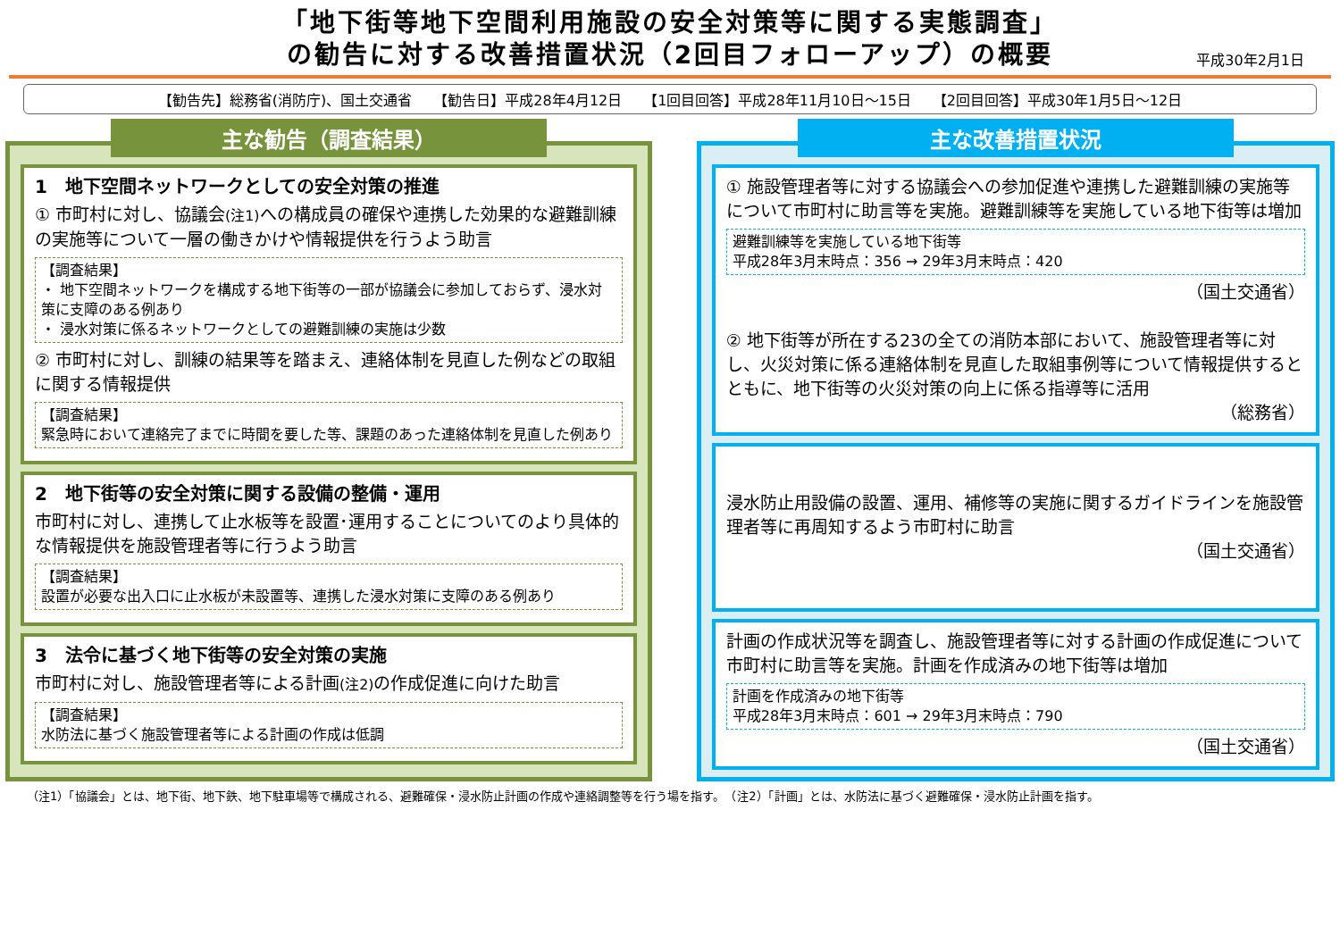「地下街等地下空間利用施設の安全対策等に関する実態調査」
の勧告に対する改善措置状況（2回目フォローアップ）の概要
平成30年2月1日
【勧告先】総務省(消防庁)、国土交通省　　【勧告日】平成28年4月12日　　【1回目回答】平成28年11月10日～15日　　【2回目回答】平成30年1月5日～12日
主な勧告（調査結果）
1　地下空間ネットワークとしての安全対策の推進
① 市町村に対し、協議会(注1) への構成員の確保や連携した効果的な避難訓練の実施等について一層の働きかけや情報提供を行うよう助言
【調査結果】
・ 地下空間ネットワークを構成する地下街等の一部が協議会に参加しておらず、浸水対策に支障のある例あり
・ 浸水対策に係るネットワークとしての避難訓練の実施は少数
② 市町村に対し、訓練の結果等を踏まえ、連絡体制を見直した例などの取組に関する情報提供
【調査結果】
緊急時において連絡完了までに時間を要した等、課題のあった連絡体制を見直した例あり
2　地下街等の安全対策に関する設備の整備・運用
市町村に対し、連携して止水板等を設置･運用することについてのより具体的な情報提供を施設管理者等に行うよう助言
【調査結果】
設置が必要な出入口に止水板が未設置等、連携した浸水対策に支障のある例あり
3　法令に基づく地下街等の安全対策の実施
市町村に対し、施設管理者等による計画(注2) の作成促進に向けた助言
【調査結果】
水防法に基づく施設管理者等による計画の作成は低調
主な改善措置状況
① 施設管理者等に対する協議会への参加促進や連携した避難訓練の実施等について市町村に助言等を実施。避難訓練等を実施している地下街等は増加
避難訓練等を実施している地下街等
平成28年3月末時点：356 → 29年3月末時点：420
（国土交通省）
② 地下街等が所在する23の全ての消防本部において、施設管理者等に対し、火災対策に係る連絡体制を見直した取組事例等について情報提供するとともに、地下街等の火災対策の向上に係る指導等に活用
（総務省）
浸水防止用設備の設置、運用、補修等の実施に関するガイドラインを施設管理者等に再周知するよう市町村に助言
（国土交通省）
計画の作成状況等を調査し、施設管理者等に対する計画の作成促進について市町村に助言等を実施。計画を作成済みの地下街等は増加
計画を作成済みの地下街等
平成28年3月末時点：601 → 29年3月末時点：790
（国土交通省）
（注1）「協議会」とは、地下街、地下鉄、地下駐車場等で構成される、避難確保・浸水防止計画の作成や連絡調整等を行う場を指す。　（注2）「計画」とは、水防法に基づく避難確保・浸水防止計画を指す。